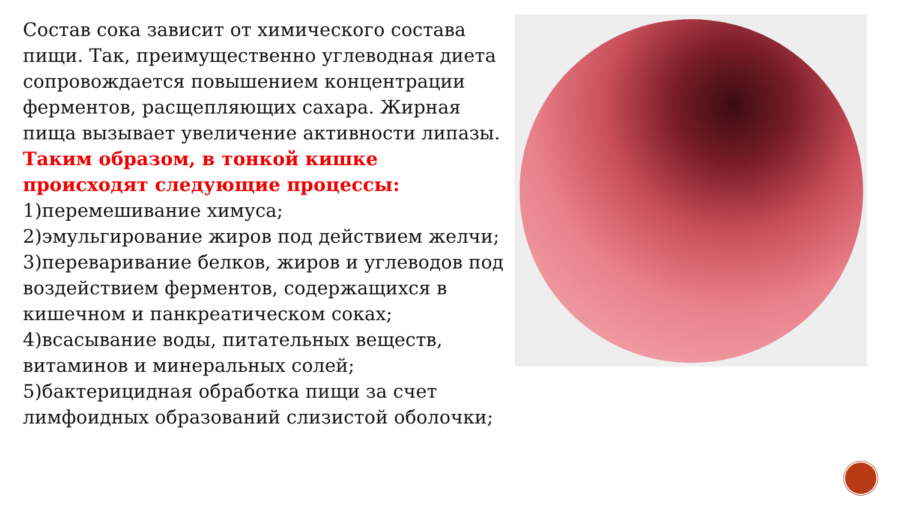Состав сока зависит от химического состава пищи. Так, преимущественно углеводная диета сопровождается повышением концентрации ферментов, расщепляющих сахара. Жирная пища вызывает увеличение активности липазы.
Таким образом, в тонкой кишке происходят следующие процессы:
1)перемешивание химуса;
2)эмульгирование жиров под действием желчи;
3)переваривание белков, жиров и углеводов под воздействием ферментов, содержащихся в кишечном и панкреатическом соках;
4)всасывание воды, питательных веществ, витаминов и минеральных солей;
5)бактерицидная обработка пищи за счет лимфоидных образований слизистой оболочки;